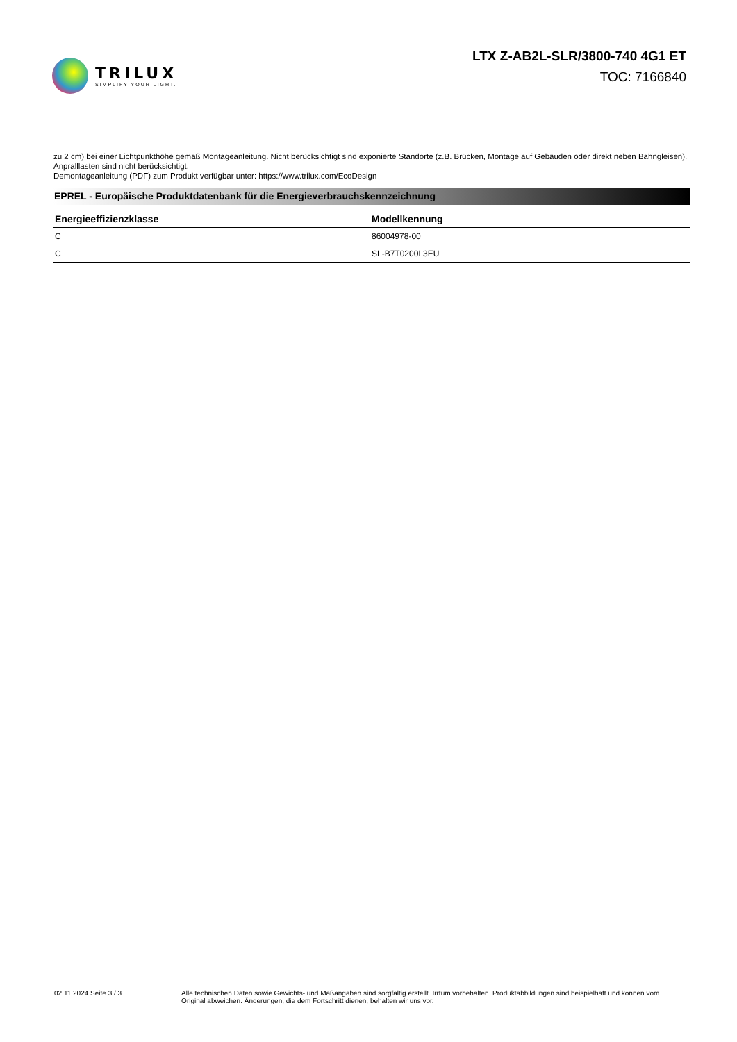TRILUX
SIMPLIFY YOUR LIGHT.
LTX Z-AB2L-SLR/3800-740 4G1 ET
TOC: 7166840
zu 2 cm) bei einer Lichtpunkthöhe gemäß Montageanleitung. Nicht berücksichtigt sind exponierte Standorte (z.B. Brücken, Montage auf Gebäuden oder direkt neben Bahngleisen). Anpralllasten sind nicht berücksichtigt.
Demontageanleitung (PDF) zum Produkt verfügbar unter: https://www.trilux.com/EcoDesign
EPREL - Europäische Produktdatenbank für die Energieverbrauchskennzeichnung
| Energieeffizienzklasse | Modellkennung |
| --- | --- |
| C | 86004978-00 |
| C | SL-B7T0200L3EU |
02.11.2024 Seite 3 / 3 Alle technischen Daten sowie Gewichts- und Maßangaben sind sorgfältig erstellt. Irrtum vorbehalten. Produktabbildungen sind beispielhaft und können vom Original abweichen. Änderungen, die dem Fortschritt dienen, behalten wir uns vor.